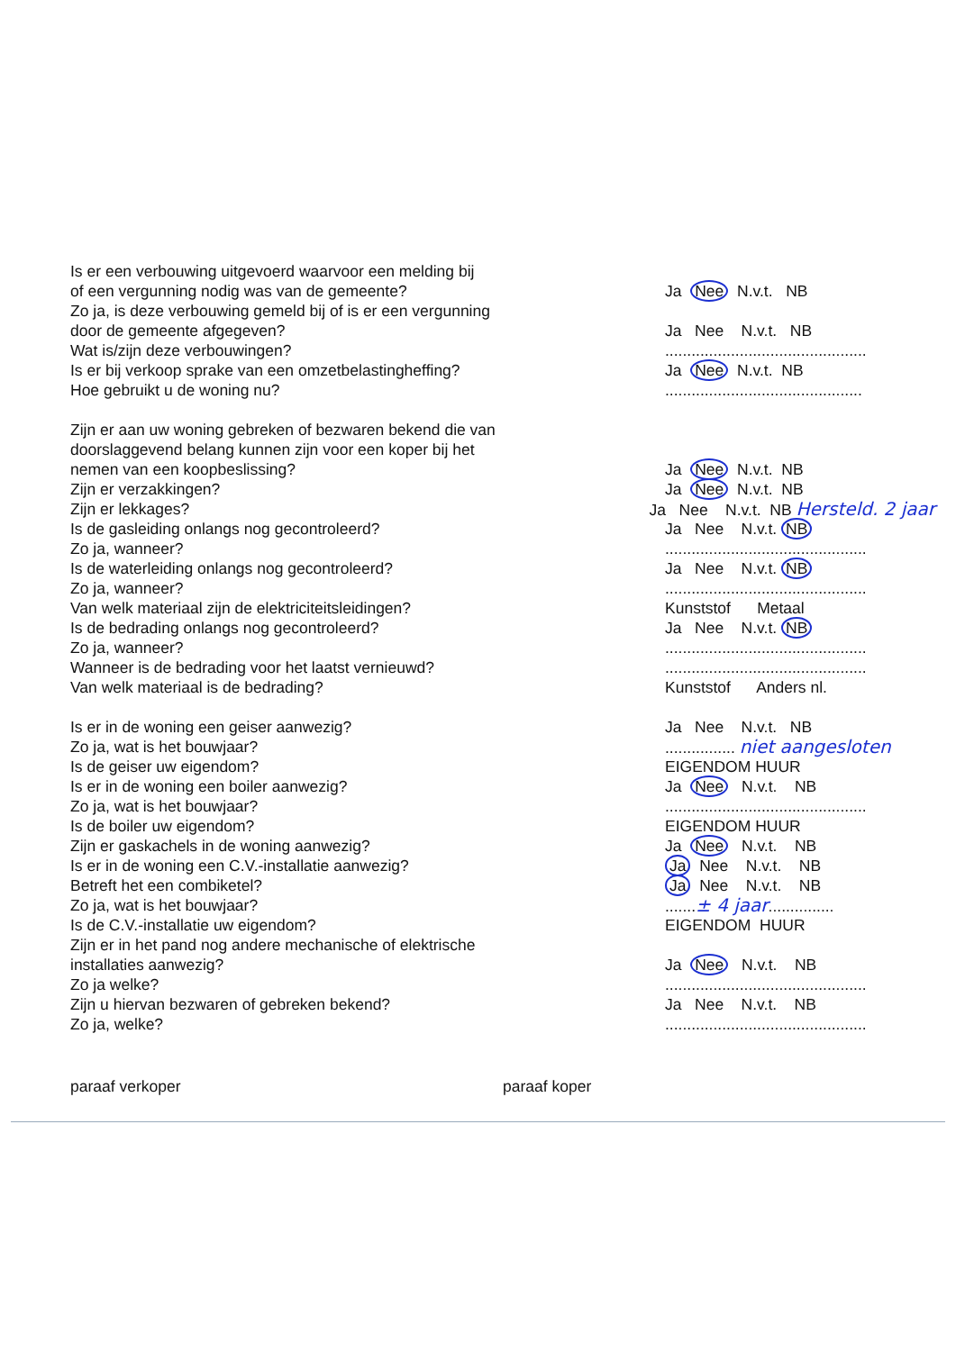Is er een verbouwing uitgevoerd waarvoor een melding bij
of een vergunning nodig was van de gemeente? Ja Nee N.v.t. NB
Zo ja, is deze verbouwing gemeld bij of is er een vergunning
door de gemeente afgegeven? Ja Nee N.v.t. NB
Wat is/zijn deze verbouwingen? ..............................................
Is er bij verkoop sprake van een omzetbelastingheffing? Ja Nee N.v.t. NB
Hoe gebruikt u de woning nu? .............................................
Zijn er aan uw woning gebreken of bezwaren bekend die van
doorslaggevend belang kunnen zijn voor een koper bij het
nemen van een koopbeslissing? Ja Nee N.v.t. NB
Zijn er verzakkingen? Ja Nee N.v.t. NB
Zijn er lekkages? Ja Nee N.v.t. NB Hersteld. 2 jaar
Is de gasleiding onlangs nog gecontroleerd? Ja Nee N.v.t. NB
Zo ja, wanneer? ..............................................
Is de waterleiding onlangs nog gecontroleerd? Ja Nee N.v.t. NB
Zo ja, wanneer? ..............................................
Van welk materiaal zijn de elektriciteitsleidingen? Kunststof Metaal
Is de bedrading onlangs nog gecontroleerd? Ja Nee N.v.t. NB
Zo ja, wanneer? ..............................................
Wanneer is de bedrading voor het laatst vernieuwd? ..............................................
Van welk materiaal is de bedrading? Kunststof Anders nl.
Is er in de woning een geiser aanwezig? Ja Nee N.v.t. NB
Zo ja, wat is het bouwjaar? ................ niet aangesloten
Is de geiser uw eigendom? EIGENDOM HUUR
Is er in de woning een boiler aanwezig? Ja Nee N.v.t. NB
Zo ja, wat is het bouwjaar? ..............................................
Is de boiler uw eigendom? EIGENDOM HUUR
Zijn er gaskachels in de woning aanwezig? Ja Nee N.v.t. NB
Is er in de woning een C.V.-installatie aanwezig? Ja Nee N.v.t. NB
Betreft het een combiketel? Ja Nee N.v.t. NB
Zo ja, wat is het bouwjaar? .......± 4 jaar...............
Is de C.V.-installatie uw eigendom? EIGENDOM HUUR
Zijn er in het pand nog andere mechanische of elektrische
installaties aanwezig? Ja Nee N.v.t. NB
Zo ja welke? ..............................................
Zijn u hiervan bezwaren of gebreken bekend? Ja Nee N.v.t. NB
Zo ja, welke? ..............................................
paraaf verkoper paraaf koper